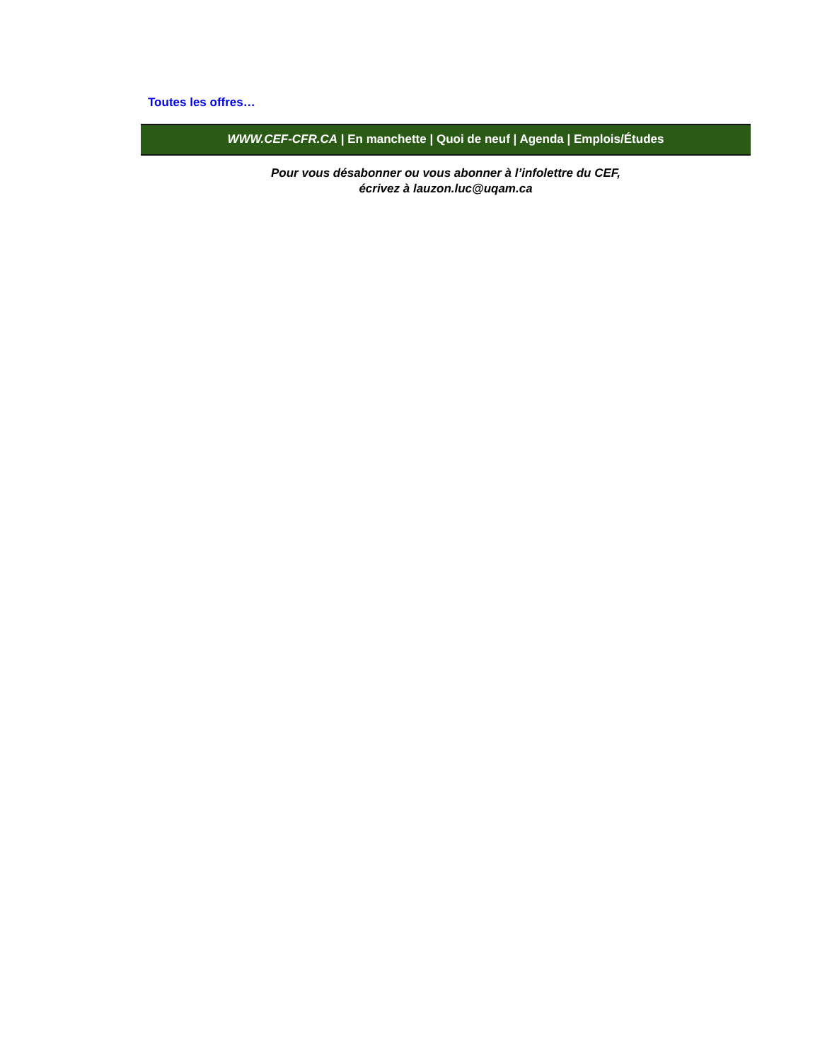Toutes les offres…
WWW.CEF-CFR.CA | En manchette | Quoi de neuf | Agenda | Emplois/Études
Pour vous désabonner ou vous abonner à l’infolettre du CEF,
écrivez à lauzon.luc@uqam.ca